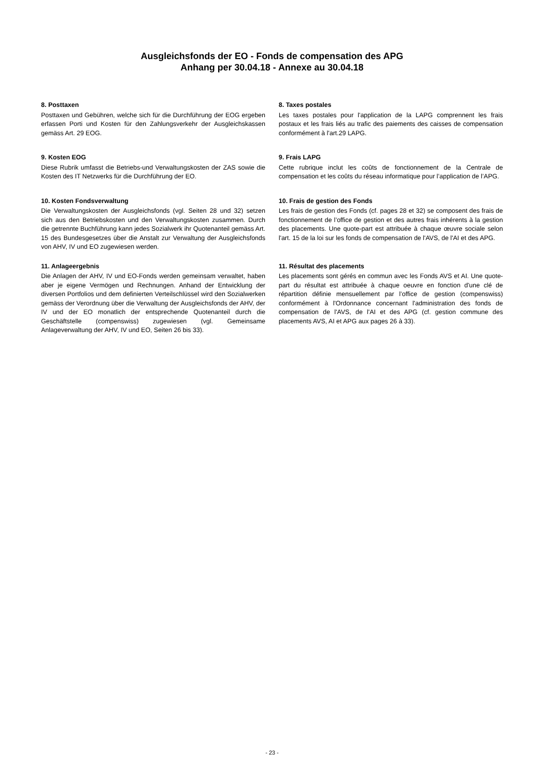Ausgleichsfonds der EO - Fonds de compensation des APG
Anhang per 30.04.18 - Annexe au 30.04.18
8. Posttaxen
Posttaxen und Gebühren, welche sich für die Durchführung der EOG ergeben erfassen Porti und Kosten für den Zahlungsverkehr der Ausgleichskassen gemäss Art. 29 EOG.
8. Taxes postales
Les taxes postales pour l'application de la LAPG comprennent les frais postaux et les frais liés au trafic des paiements des caisses de compensation conformément à l'art.29 LAPG.
9. Kosten EOG
Diese Rubrik umfasst die Betriebs-und Verwaltungskosten der ZAS sowie die Kosten des IT Netzwerks für die Durchführung der EO.
9. Frais LAPG
Cette rubrique inclut les coûts de fonctionnement de la Centrale de compensation et les coûts du réseau informatique pour l’application de l’APG.
10. Kosten Fondsverwaltung
Die Verwaltungskosten der Ausgleichsfonds (vgl. Seiten 28 und 32) setzen sich aus den Betriebskosten und den Verwaltungskosten zusammen. Durch die getrennte Buchführung kann jedes Sozialwerk ihr Quotenanteil gemäss Art. 15 des Bundesgesetzes über die Anstalt zur Verwaltung der Ausgleichsfonds von AHV, IV und EO zugewiesen werden.
10. Frais de gestion des Fonds
Les frais de gestion des Fonds (cf. pages 28 et 32) se composent des frais de fonctionnement de l’office de gestion et des autres frais inhérents à la gestion des placements. Une quote-part est attribuée à chaque œuvre sociale selon l'art. 15 de la loi sur les fonds de compensation de l'AVS, de l'AI et des APG.
11. Anlageergebnis
Die Anlagen der AHV, IV und EO-Fonds werden gemeinsam verwaltet, haben aber je eigene Vermögen und Rechnungen. Anhand der Entwicklung der diversen Portfolios und dem definierten Verteilschlüssel wird den Sozialwerken gemäss der Verordnung über die Verwaltung der Ausgleichsfonds der AHV, der IV und der EO monatlich der entsprechende Quotenanteil durch die Geschäftstelle (compenswiss) zugewiesen (vgl. Gemeinsame Anlageverwaltung der AHV, IV und EO, Seiten 26 bis 33).
11. Résultat des placements
Les placements sont gérés en commun avec les Fonds AVS et AI. Une quote-part du résultat est attribuée à chaque oeuvre en fonction d'une clé de répartition définie mensuellement par l’office de gestion (compenswiss) conformément à l'Ordonnance concernant l'administration des fonds de compensation de l'AVS, de l'AI et des APG (cf. gestion commune des placements AVS, AI et APG aux pages 26 à 33).
- 23 -